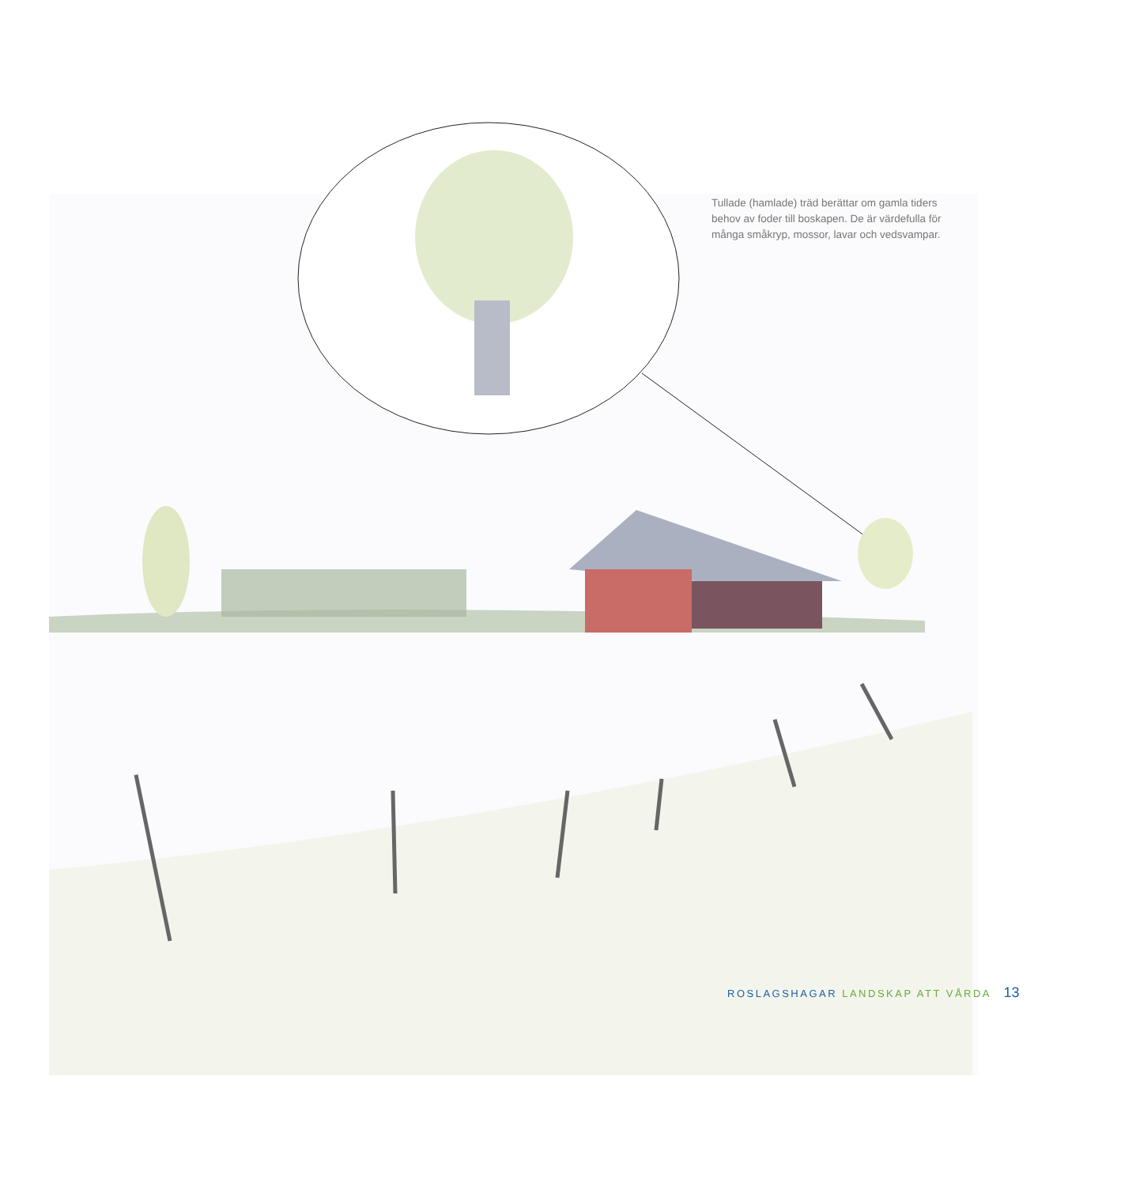Tullade (hamlade) träd berättar om gamla tiders behov av foder till boskapen. De är värdefulla för många småkryp, mossor, lavar och vedsvampar.
ROSLAGSHAGAR LANDSKAP ATT VÅRDA 13